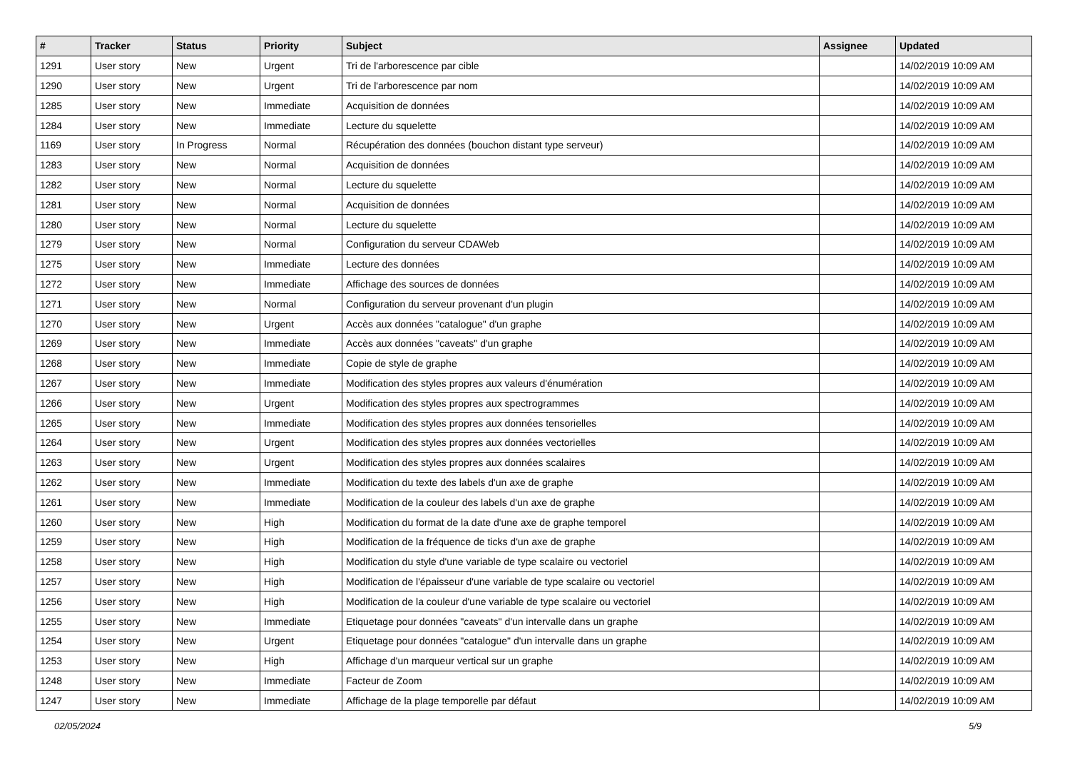| # | Tracker | Status | Priority | Subject | Assignee | Updated |
| --- | --- | --- | --- | --- | --- | --- |
| 1291 | User story | New | Urgent | Tri de l'arborescence par cible | | 14/02/2019 10:09 AM |
| 1290 | User story | New | Urgent | Tri de l'arborescence par nom | | 14/02/2019 10:09 AM |
| 1285 | User story | New | Immediate | Acquisition de données | | 14/02/2019 10:09 AM |
| 1284 | User story | New | Immediate | Lecture du squelette | | 14/02/2019 10:09 AM |
| 1169 | User story | In Progress | Normal | Récupération des données (bouchon distant type serveur) | | 14/02/2019 10:09 AM |
| 1283 | User story | New | Normal | Acquisition de données | | 14/02/2019 10:09 AM |
| 1282 | User story | New | Normal | Lecture du squelette | | 14/02/2019 10:09 AM |
| 1281 | User story | New | Normal | Acquisition de données | | 14/02/2019 10:09 AM |
| 1280 | User story | New | Normal | Lecture du squelette | | 14/02/2019 10:09 AM |
| 1279 | User story | New | Normal | Configuration du serveur CDAWeb | | 14/02/2019 10:09 AM |
| 1275 | User story | New | Immediate | Lecture des données | | 14/02/2019 10:09 AM |
| 1272 | User story | New | Immediate | Affichage des sources de données | | 14/02/2019 10:09 AM |
| 1271 | User story | New | Normal | Configuration du serveur provenant d'un plugin | | 14/02/2019 10:09 AM |
| 1270 | User story | New | Urgent | Accès aux données "catalogue" d'un graphe | | 14/02/2019 10:09 AM |
| 1269 | User story | New | Immediate | Accès aux données "caveats" d'un graphe | | 14/02/2019 10:09 AM |
| 1268 | User story | New | Immediate | Copie de style de graphe | | 14/02/2019 10:09 AM |
| 1267 | User story | New | Immediate | Modification des styles propres aux valeurs d'énumération | | 14/02/2019 10:09 AM |
| 1266 | User story | New | Urgent | Modification des styles propres aux spectrogrammes | | 14/02/2019 10:09 AM |
| 1265 | User story | New | Immediate | Modification des styles propres aux données tensorielles | | 14/02/2019 10:09 AM |
| 1264 | User story | New | Urgent | Modification des styles propres aux données vectorielles | | 14/02/2019 10:09 AM |
| 1263 | User story | New | Urgent | Modification des styles propres aux données scalaires | | 14/02/2019 10:09 AM |
| 1262 | User story | New | Immediate | Modification du texte des labels d'un axe de graphe | | 14/02/2019 10:09 AM |
| 1261 | User story | New | Immediate | Modification de la couleur des labels d'un axe de graphe | | 14/02/2019 10:09 AM |
| 1260 | User story | New | High | Modification du format de la date d'une axe de graphe temporel | | 14/02/2019 10:09 AM |
| 1259 | User story | New | High | Modification de la fréquence de ticks d'un axe de graphe | | 14/02/2019 10:09 AM |
| 1258 | User story | New | High | Modification du style d'une variable de type scalaire ou vectoriel | | 14/02/2019 10:09 AM |
| 1257 | User story | New | High | Modification de l'épaisseur d'une variable de type scalaire ou vectoriel | | 14/02/2019 10:09 AM |
| 1256 | User story | New | High | Modification de la couleur d'une variable de type scalaire ou vectoriel | | 14/02/2019 10:09 AM |
| 1255 | User story | New | Immediate | Etiquetage pour données "caveats" d'un intervalle dans un graphe | | 14/02/2019 10:09 AM |
| 1254 | User story | New | Urgent | Etiquetage pour données "catalogue" d'un intervalle dans un graphe | | 14/02/2019 10:09 AM |
| 1253 | User story | New | High | Affichage d'un marqueur vertical sur un graphe | | 14/02/2019 10:09 AM |
| 1248 | User story | New | Immediate | Facteur de Zoom | | 14/02/2019 10:09 AM |
| 1247 | User story | New | Immediate | Affichage de la plage temporelle par défaut | | 14/02/2019 10:09 AM |
02/05/2024 5/9